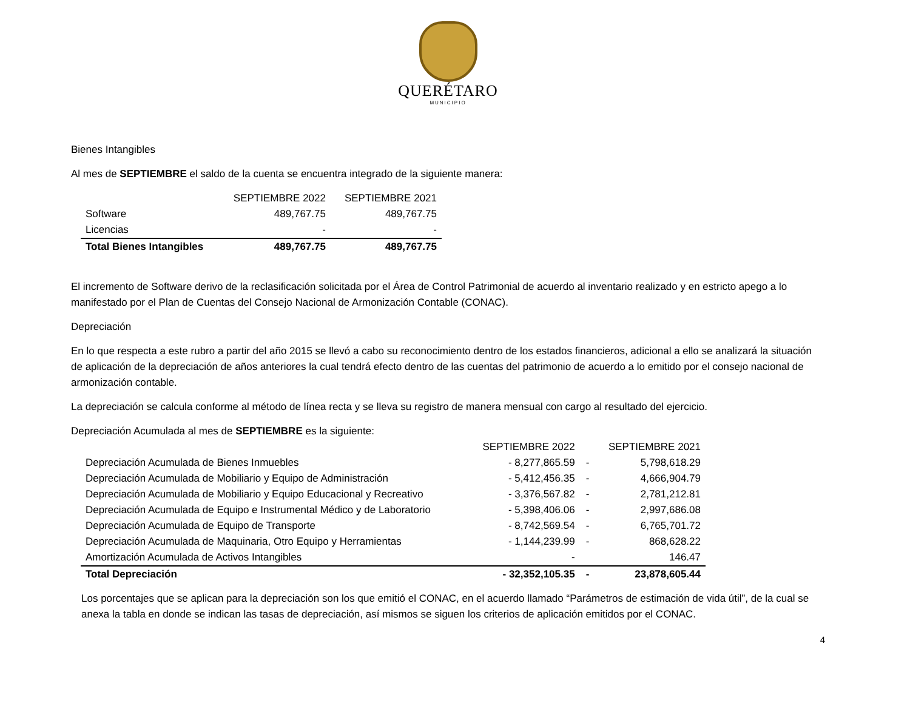QUERÉTARO
MUNICIPIO
Bienes Intangibles
Al mes de SEPTIEMBRE el saldo de la cuenta se encuentra integrado de la siguiente manera:
| | SEPTIEMBRE 2022 | SEPTIEMBRE 2021 |
| --- | --- | --- |
| Software | 489,767.75 | 489,767.75 |
| Licencias | - | - |
| Total Bienes Intangibles | 489,767.75 | 489,767.75 |
El incremento de Software derivo de la reclasificación solicitada por el Área de Control Patrimonial de acuerdo al inventario realizado y en estricto apego a lo manifestado por el Plan de Cuentas del Consejo Nacional de Armonización Contable (CONAC).
Depreciación
En lo que respecta a este rubro a partir del año 2015 se llevó a cabo su reconocimiento dentro de los estados financieros, adicional a ello se analizará la situación de aplicación de la depreciación de años anteriores la cual tendrá efecto dentro de las cuentas del patrimonio de acuerdo a lo emitido por el consejo nacional de armonización contable.
La depreciación se calcula conforme al método de línea recta y se lleva su registro de manera mensual con cargo al resultado del ejercicio.
Depreciación Acumulada al mes de SEPTIEMBRE es la siguiente:
| | SEPTIEMBRE 2022 | | SEPTIEMBRE 2021 |
| --- | --- | --- | --- |
| Depreciación Acumulada de Bienes Inmuebles | - 8,277,865.59 | - | 5,798,618.29 |
| Depreciación Acumulada de Mobiliario y Equipo de Administración | - 5,412,456.35 | - | 4,666,904.79 |
| Depreciación Acumulada de Mobiliario y Equipo Educacional y Recreativo | - 3,376,567.82 | - | 2,781,212.81 |
| Depreciación Acumulada de Equipo e Instrumental Médico y de Laboratorio | - 5,398,406.06 | - | 2,997,686.08 |
| Depreciación Acumulada de Equipo de Transporte | - 8,742,569.54 | - | 6,765,701.72 |
| Depreciación Acumulada de Maquinaria, Otro Equipo y Herramientas | - 1,144,239.99 | - | 868,628.22 |
| Amortización Acumulada de Activos Intangibles | - | | 146.47 |
| Total Depreciación | - 32,352,105.35 | - | 23,878,605.44 |
Los porcentajes que se aplican para la depreciación son los que emitió el CONAC, en el acuerdo llamado “Parámetros de estimación de vida útil”, de la cual se anexa la tabla en donde se indican las tasas de depreciación, así mismos se siguen los criterios de aplicación emitidos por el CONAC.
4